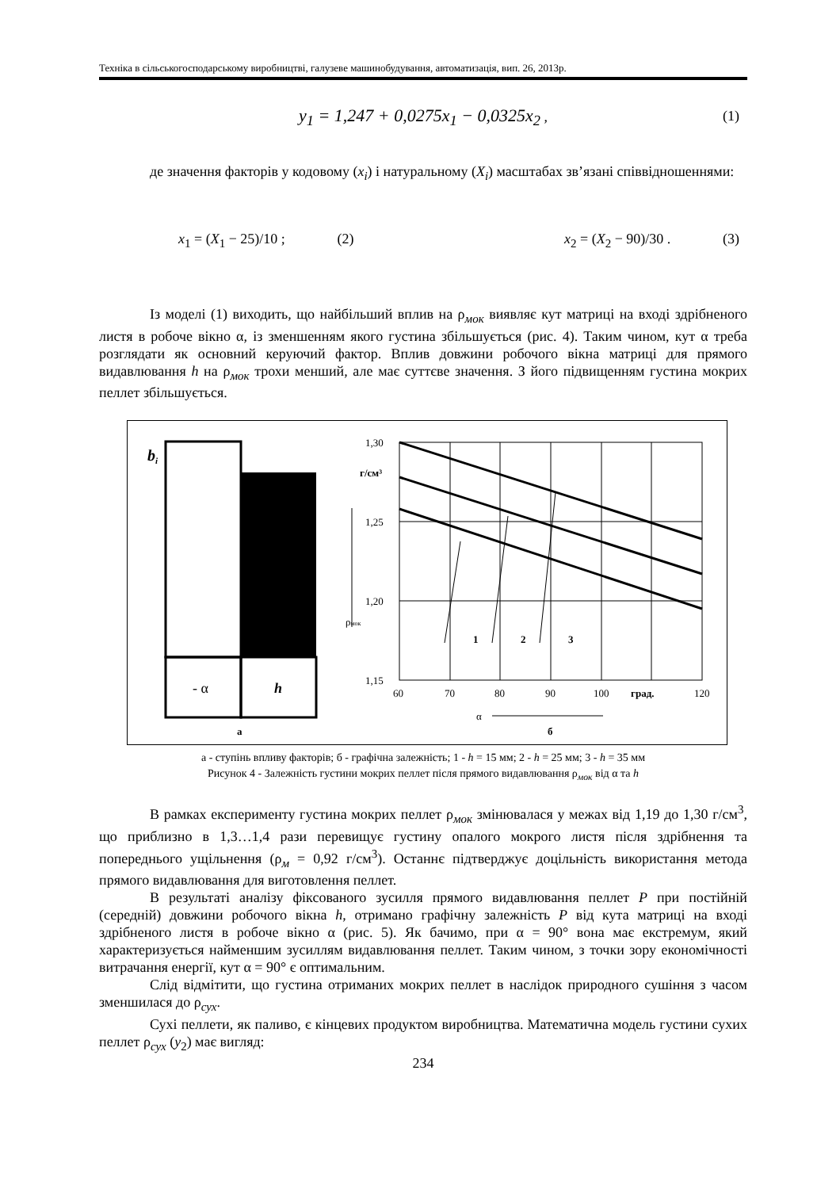Техніка в сільськогосподарському виробництві, галузеве машинобудування, автоматизація, вип. 26, 2013р.
y<sub>1</sub> = 1,247 + 0,0275x<sub>1</sub> − 0,0325x<sub>2</sub> , (1)
де значення факторів у кодовому (x<sub>i</sub>) і натуральному (X<sub>i</sub>) масштабах зв’язані співвідношеннями:
x<sub>1</sub> = (X<sub>1</sub> − 25)/10 ; (2) x<sub>2</sub> = (X<sub>2</sub> − 90)/30 . (3)
Із моделі (1) виходить, що найбільший вплив на ρ<sub>мок</sub> виявляє кут матриці на вході здрібненого листя в робоче вікно α, із зменшенням якого густина збільшується (рис. 4). Таким чином, кут α треба розглядати як основний керуючий фактор. Вплив довжини робочого вікна матриці для прямого видавлювання h на ρ<sub>мок</sub> трохи менший, але має суттєве значення. З його підвищенням густина мокрих пеллет збільшується.
bi
- α
h
а
1,30
1,25
1,20
1,15
г/см³
ρмок
1
2
3
60
70
80
90
100
град.
120
α
б
а - ступінь впливу факторів; б - графічна залежність; 1 - h = 15 мм; 2 - h = 25 мм; 3 - h = 35 мм
Рисунок 4 - Залежність густини мокрих пеллет після прямого видавлювання ρ<sub>мок</sub> від α та h
В рамках експерименту густина мокрих пеллет ρ<sub>мок</sub> змінювалася у межах від 1,19 до 1,30 г/см<sup>3</sup>, що приблизно в 1,3…1,4 рази перевищує густину опалого мокрого листя після здрібнення та попереднього ущільнення (ρ<sub>м</sub> = 0,92 г/см<sup>3</sup>). Останнє підтверджує доцільність використання метода прямого видавлювання для виготовлення пеллет.
В результаті аналізу фіксованого зусилля прямого видавлювання пеллет P при постійній (середній) довжини робочого вікна h, отримано графічну залежність P від кута матриці на вході здрібненого листя в робоче вікно α (рис. 5). Як бачимо, при α = 90° вона має екстремум, який характеризується найменшим зусиллям видавлювання пеллет. Таким чином, з точки зору економічності витрачання енергії, кут α = 90° є оптимальним.
Слід відмітити, що густина отриманих мокрих пеллет в наслідок природного сушіння з часом зменшилася до ρ<sub>сух</sub>.
Сухі пеллети, як паливо, є кінцевих продуктом виробництва. Математична модель густини сухих пеллет ρ<sub>сух</sub> (y<sub>2</sub>) має вигляд:
234